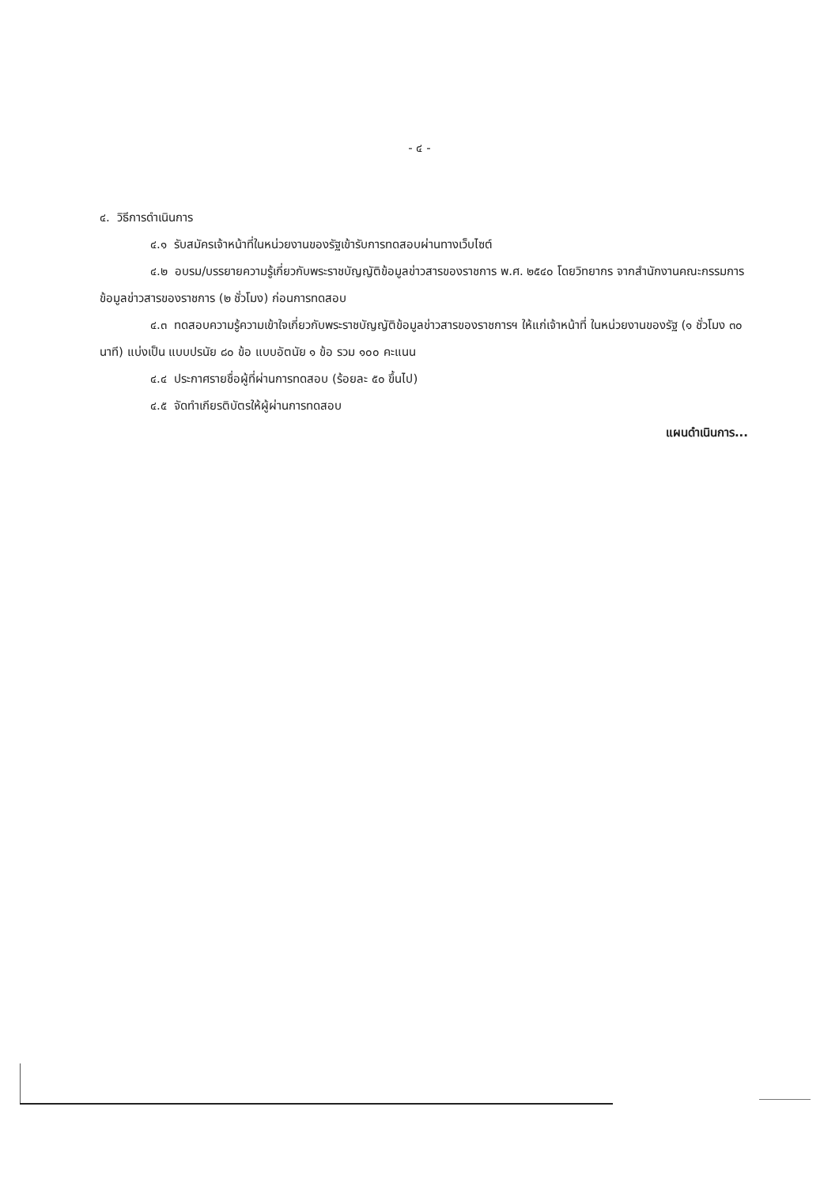- ๔ -
๔. วิธีการดำเนินการ
๔.๑ รับสมัครเจ้าหน้าที่ในหน่วยงานของรัฐเข้ารับการทดสอบผ่านทางเว็บไซต์
๔.๒ อบรม/บรรยายความรู้เกี่ยวกับพระราชบัญญัติข้อมูลข่าวสารของราชการ พ.ศ. ๒๕๔๐ โดยวิทยากร จากสำนักงานคณะกรรมการข้อมูลข่าวสารของราชการ (๒ ชั่วโมง) ก่อนการทดสอบ
๔.๓ ทดสอบความรู้ความเข้าใจเกี่ยวกับพระราชบัญญัติข้อมูลข่าวสารของราชการฯ ให้แก่เจ้าหน้าที่ ในหน่วยงานของรัฐ (๑ ชั่วโมง ๓๐ นาที) แบ่งเป็น แบบปรนัย ๘๐ ข้อ แบบอัตนัย ๑ ข้อ รวม ๑๐๐ คะแนน
๔.๔ ประกาศรายชื่อผู้ที่ผ่านการทดสอบ (ร้อยละ ๕๐ ขึ้นไป)
๔.๕ จัดทำเกียรติบัตรให้ผู้ผ่านการทดสอบ
แผนดำเนินการ...